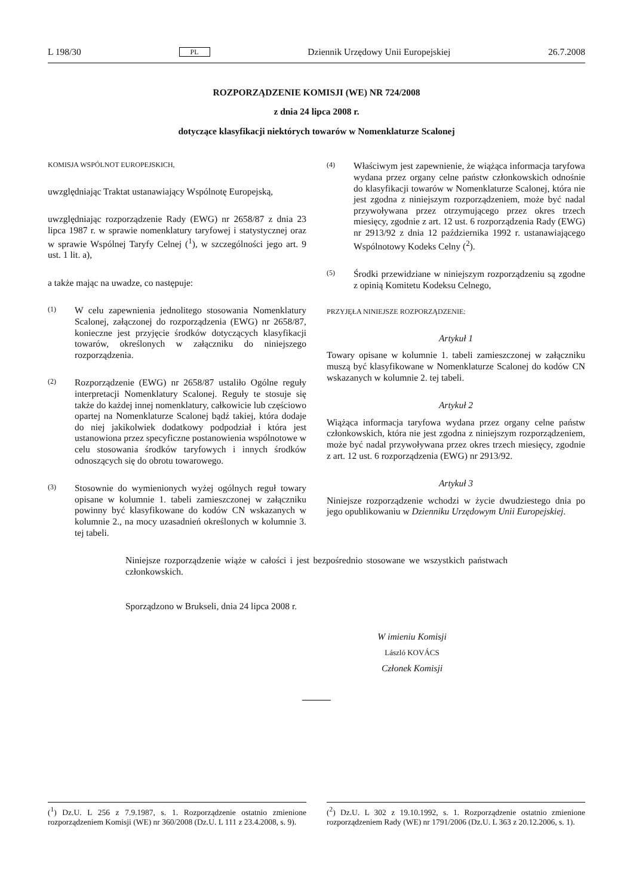L 198/30 PL Dziennik Urzędowy Unii Europejskiej 26.7.2008
ROZPORZĄDZENIE KOMISJI (WE) NR 724/2008
z dnia 24 lipca 2008 r.
dotyczące klasyfikacji niektórych towarów w Nomenklaturze Scalonej
KOMISJA WSPÓLNOT EUROPEJSKICH,
uwzględniając Traktat ustanawiający Wspólnotę Europejską,
uwzględniając rozporządzenie Rady (EWG) nr 2658/87 z dnia 23 lipca 1987 r. w sprawie nomenklatury taryfowej i statystycznej oraz w sprawie Wspólnej Taryfy Celnej (<sup>1</sup>), w szczególności jego art. 9 ust. 1 lit. a),
a także mając na uwadze, co następuje:
(1)
W celu zapewnienia jednolitego stosowania Nomenklatury Scalonej, załączonej do rozporządzenia (EWG) nr 2658/87, konieczne jest przyjęcie środków dotyczących klasyfikacji towarów, określonych w załączniku do niniejszego rozporządzenia.
(2)
Rozporządzenie (EWG) nr 2658/87 ustaliło Ogólne reguły interpretacji Nomenklatury Scalonej. Reguły te stosuje się także do każdej innej nomenklatury, całkowicie lub częściowo opartej na Nomenklaturze Scalonej bądź takiej, która dodaje do niej jakikolwiek dodatkowy podpodział i która jest ustanowiona przez specyficzne postanowienia wspólnotowe w celu stosowania środków taryfowych i innych środków odnoszących się do obrotu towarowego.
(3)
Stosownie do wymienionych wyżej ogólnych reguł towary opisane w kolumnie 1. tabeli zamieszczonej w załączniku powinny być klasyfikowane do kodów CN wskazanych w kolumnie 2., na mocy uzasadnień określonych w kolumnie 3. tej tabeli.
(4)
Właściwym jest zapewnienie, że wiążąca informacja taryfowa wydana przez organy celne państw członkowskich odnośnie do klasyfikacji towarów w Nomenklaturze Scalonej, która nie jest zgodna z niniejszym rozporządzeniem, może być nadal przywoływana przez otrzymującego przez okres trzech miesięcy, zgodnie z art. 12 ust. 6 rozporządzenia Rady (EWG) nr 2913/92 z dnia 12 października 1992 r. ustanawiającego Wspólnotowy Kodeks Celny (<sup>2</sup>).
(5)
Środki przewidziane w niniejszym rozporządzeniu są zgodne z opinią Komitetu Kodeksu Celnego,
PRZYJĘŁA NINIEJSZE ROZPORZĄDZENIE:
Artykuł 1
Towary opisane w kolumnie 1. tabeli zamieszczonej w załączniku muszą być klasyfikowane w Nomenklaturze Scalonej do kodów CN wskazanych w kolumnie 2. tej tabeli.
Artykuł 2
Wiążąca informacja taryfowa wydana przez organy celne państw członkowskich, która nie jest zgodna z niniejszym rozporządzeniem, może być nadal przywoływana przez okres trzech miesięcy, zgodnie z art. 12 ust. 6 rozporządzenia (EWG) nr 2913/92.
Artykuł 3
Niniejsze rozporządzenie wchodzi w życie dwudziestego dnia po jego opublikowaniu w Dzienniku Urzędowym Unii Europejskiej.
Niniejsze rozporządzenie wiąże w całości i jest bezpośrednio stosowane we wszystkich państwach członkowskich.
Sporządzono w Brukseli, dnia 24 lipca 2008 r.
W imieniu Komisji
László KOVÁCS
Członek Komisji
(<sup>1</sup>) Dz.U. L 256 z 7.9.1987, s. 1. Rozporządzenie ostatnio zmienione rozporządzeniem Komisji (WE) nr 360/2008 (Dz.U. L 111 z 23.4.2008, s. 9).
(<sup>2</sup>) Dz.U. L 302 z 19.10.1992, s. 1. Rozporządzenie ostatnio zmienione rozporządzeniem Rady (WE) nr 1791/2006 (Dz.U. L 363 z 20.12.2006, s. 1).